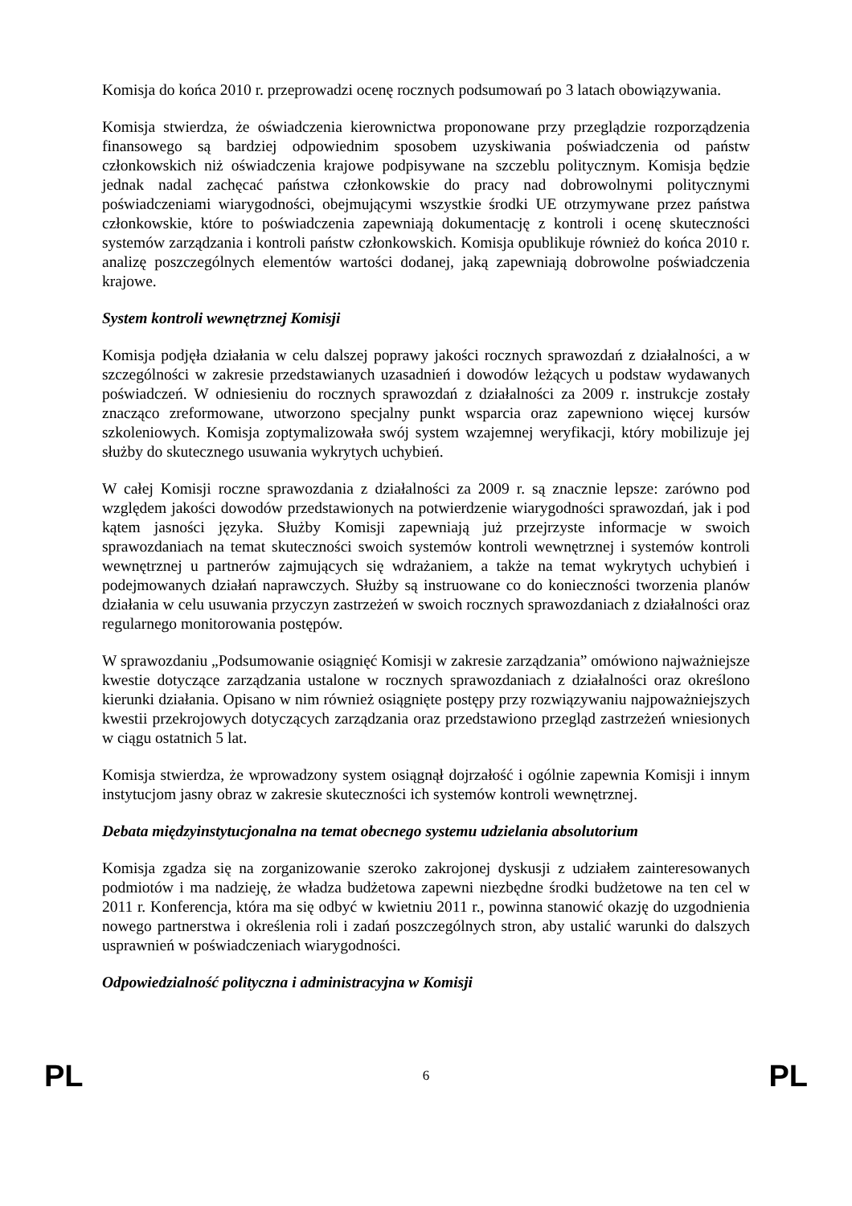Komisja do końca 2010 r. przeprowadzi ocenę rocznych podsumowań po 3 latach obowiązywania.
Komisja stwierdza, że oświadczenia kierownictwa proponowane przy przeglądzie rozporządzenia finansowego są bardziej odpowiednim sposobem uzyskiwania poświadczenia od państw członkowskich niż oświadczenia krajowe podpisywane na szczeblu politycznym. Komisja będzie jednak nadal zachęcać państwa członkowskie do pracy nad dobrowolnymi politycznymi poświadczeniami wiarygodności, obejmującymi wszystkie środki UE otrzymywane przez państwa członkowskie, które to poświadczenia zapewniają dokumentację z kontroli i ocenę skuteczności systemów zarządzania i kontroli państw członkowskich. Komisja opublikuje również do końca 2010 r. analizę poszczególnych elementów wartości dodanej, jaką zapewniają dobrowolne poświadczenia krajowe.
System kontroli wewnętrznej Komisji
Komisja podjęła działania w celu dalszej poprawy jakości rocznych sprawozdań z działalności, a w szczególności w zakresie przedstawianych uzasadnień i dowodów leżących u podstaw wydawanych poświadczeń. W odniesieniu do rocznych sprawozdań z działalności za 2009 r. instrukcje zostały znacząco zreformowane, utworzono specjalny punkt wsparcia oraz zapewniono więcej kursów szkoleniowych. Komisja zoptymalizowała swój system wzajemnej weryfikacji, który mobilizuje jej służby do skutecznego usuwania wykrytych uchybień.
W całej Komisji roczne sprawozdania z działalności za 2009 r. są znacznie lepsze: zarówno pod względem jakości dowodów przedstawionych na potwierdzenie wiarygodności sprawozdań, jak i pod kątem jasności języka. Służby Komisji zapewniają już przejrzyste informacje w swoich sprawozdaniach na temat skuteczności swoich systemów kontroli wewnętrznej i systemów kontroli wewnętrznej u partnerów zajmujących się wdrażaniem, a także na temat wykrytych uchybień i podejmowanych działań naprawczych. Służby są instruowane co do konieczności tworzenia planów działania w celu usuwania przyczyn zastrzeżeń w swoich rocznych sprawozdaniach z działalności oraz regularnego monitorowania postępów.
W sprawozdaniu „Podsumowanie osiągnięć Komisji w zakresie zarządzania” omówiono najważniejsze kwestie dotyczące zarządzania ustalone w rocznych sprawozdaniach z działalności oraz określono kierunki działania. Opisano w nim również osiągnięte postępy przy rozwiązywaniu najpoważniejszych kwestii przekrojowych dotyczących zarządzania oraz przedstawiono przegląd zastrzeżeń wniesionych w ciągu ostatnich 5 lat.
Komisja stwierdza, że wprowadzony system osiągnął dojrzałość i ogólnie zapewnia Komisji i innym instytucjom jasny obraz w zakresie skuteczności ich systemów kontroli wewnętrznej.
Debata międzyinstytucjonalna na temat obecnego systemu udzielania absolutorium
Komisja zgadza się na zorganizowanie szeroko zakrojonej dyskusji z udziałem zainteresowanych podmiotów i ma nadzieję, że władza budżetowa zapewni niezbędne środki budżetowe na ten cel w 2011 r. Konferencja, która ma się odbyć w kwietniu 2011 r., powinna stanowić okazję do uzgodnienia nowego partnerstwa i określenia roli i zadań poszczególnych stron, aby ustalić warunki do dalszych usprawnień w poświadczeniach wiarygodności.
Odpowiedzialność polityczna i administracyjna w Komisji
PL 6 PL